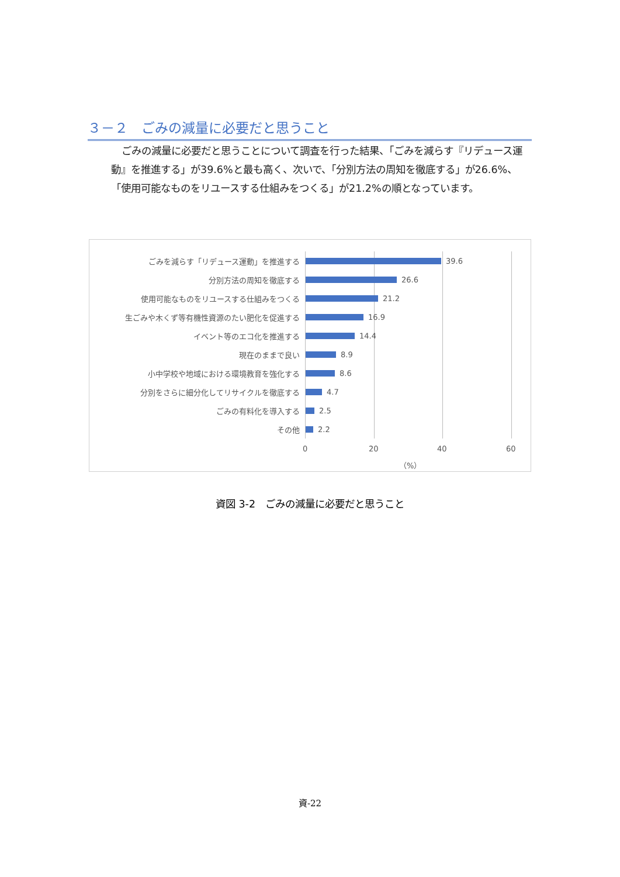３－２　ごみの減量に必要だと思うこと
ごみの減量に必要だと思うことについて調査を行った結果、「ごみを減らす『リデュース運動』を推進する」が39.6%と最も高く、次いで、「分別方法の周知を徹底する」が26.6%、「使用可能なものをリユースする仕組みをつくる」が21.2%の順となっています。
ごみを減らす「リデュース運動」を推進する 39.6
分別方法の周知を徹底する 26.6
使用可能なものをリユースする仕組みをつくる 21.2
生ごみや木くず等有機性資源のたい肥化を促進する 16.9
イベント等のエコ化を推進する 14.4
現在のままで良い 8.9
小中学校や地域における環境教育を強化する 8.6
分別をさらに細分化してリサイクルを徹底する 4.7
ごみの有料化を導入する 2.5
その他 2.2
0 20 40 60
（%）
資図 3-2　ごみの減量に必要だと思うこと
資-22